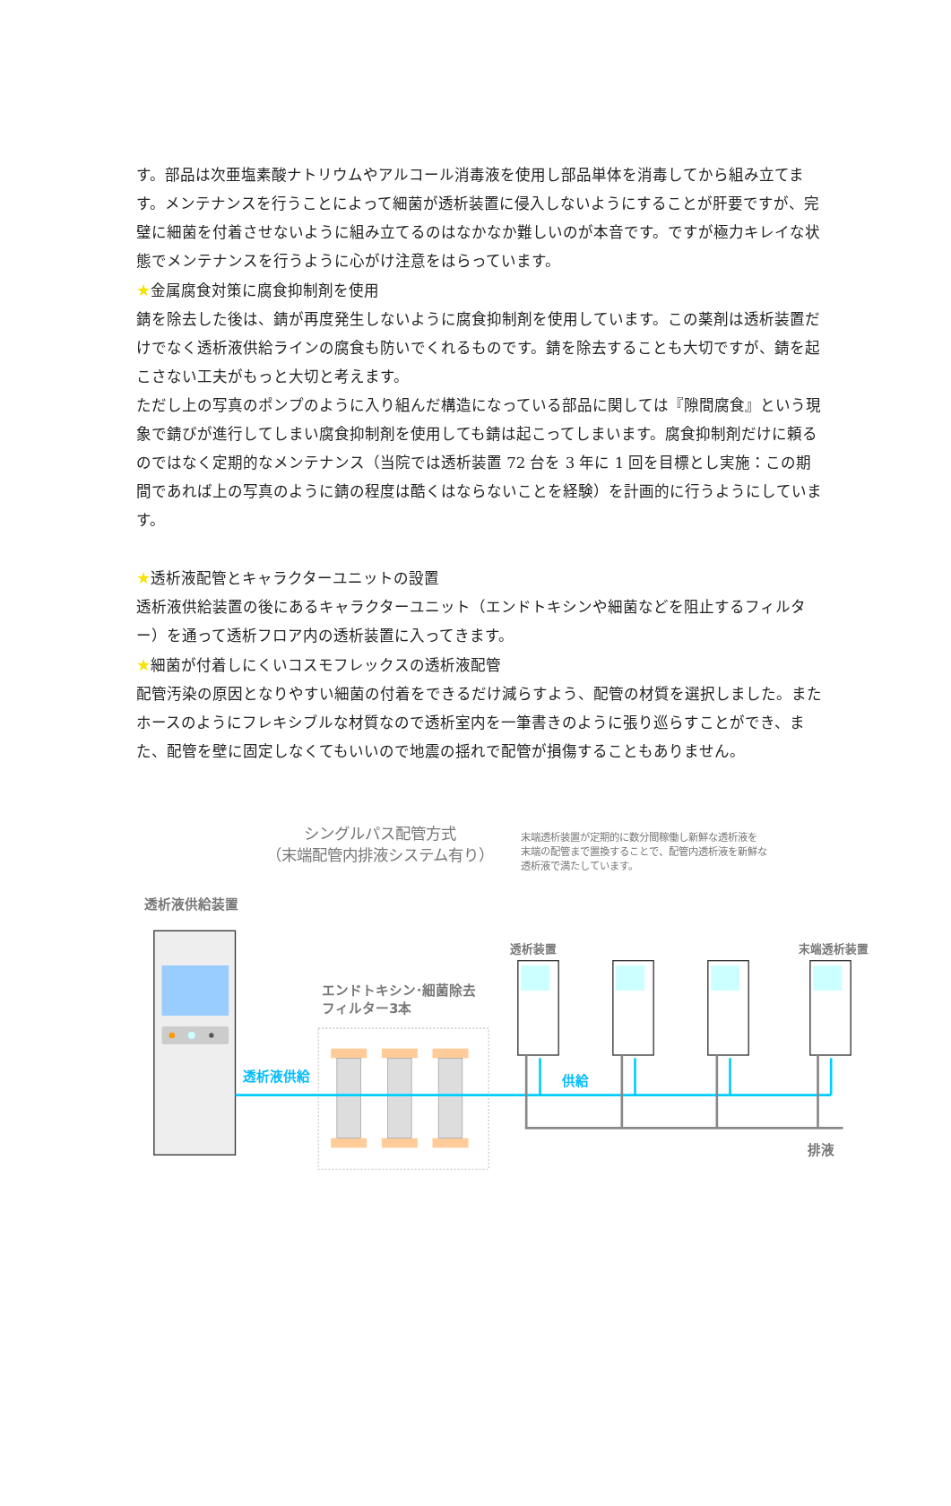す。部品は次亜塩素酸ナトリウムやアルコール消毒液を使用し部品単体を消毒してから組み立てます。メンテナンスを行うことによって細菌が透析装置に侵入しないようにすることが肝要ですが、完璧に細菌を付着させないように組み立てるのはなかなか難しいのが本音です。ですが極力キレイな状態でメンテナンスを行うように心がけ注意をはらっています。
★金属腐食対策に腐食抑制剤を使用
錆を除去した後は、錆が再度発生しないように腐食抑制剤を使用しています。この薬剤は透析装置だけでなく透析液供給ラインの腐食も防いでくれるものです。錆を除去することも大切ですが、錆を起こさない工夫がもっと大切と考えます。
ただし上の写真のポンプのように入り組んだ構造になっている部品に関しては『隙間腐食』という現象で錆びが進行してしまい腐食抑制剤を使用しても錆は起こってしまいます。腐食抑制剤だけに頼るのではなく定期的なメンテナンス（当院では透析装置 72 台を 3 年に 1 回を目標とし実施：この期間であれば上の写真のように錆の程度は酷くはならないことを経験）を計画的に行うようにしています。
★透析液配管とキャラクターユニットの設置
透析液供給装置の後にあるキャラクターユニット（エンドトキシンや細菌などを阻止するフィルター）を通って透析フロア内の透析装置に入ってきます。
★細菌が付着しにくいコスモフレックスの透析液配管
配管汚染の原因となりやすい細菌の付着をできるだけ減らすよう、配管の材質を選択しました。またホースのようにフレキシブルな材質なので透析室内を一筆書きのように張り巡らすことができ、また、配管を壁に固定しなくてもいいので地震の揺れで配管が損傷することもありません。
シングルパス配管方式
（末端配管内排液システム有り）
末端透析装置が定期的に数分間稼働し新鮮な透析液を
末端の配管まで置換することで、配管内透析液を新鮮な
透析液で満たしています。
透析液供給装置
エンドトキシン･細菌除去
フィルター3本
透析液供給
供給
排液
透析装置
末端透析装置